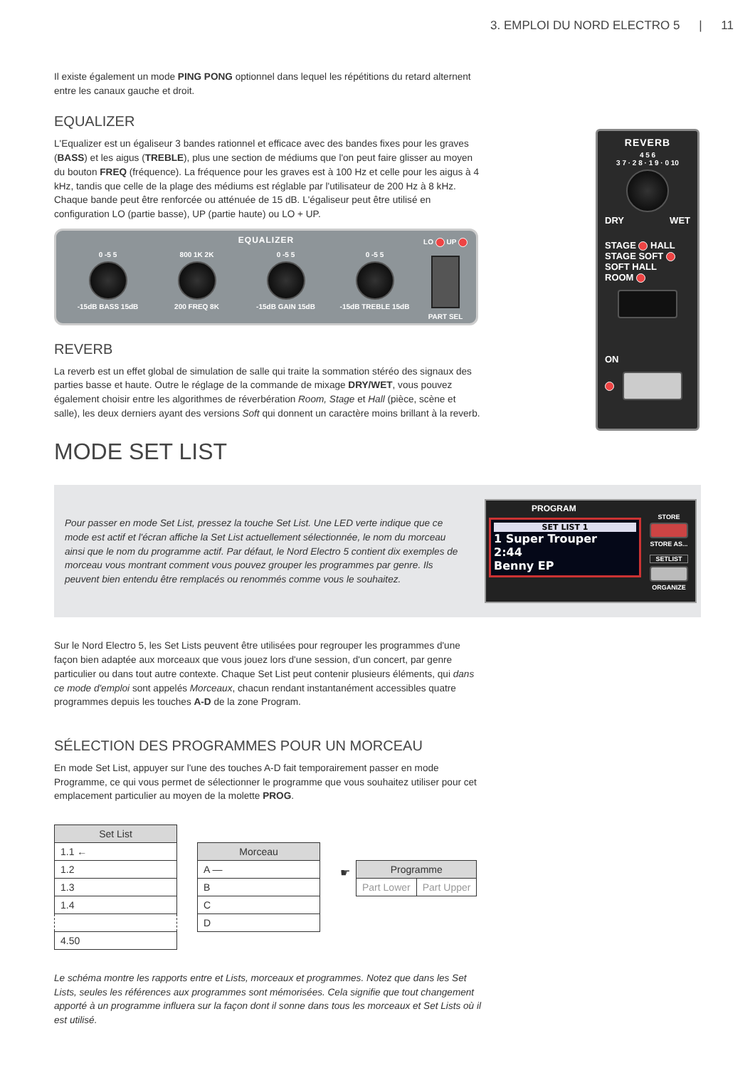3. EMPLOI DU NORD ELECTRO 5 | 11
REVERB
4 5 6
3 7 · 2 8 · 1 9 · 0 10
DRY WET
STAGE HALL
STAGE SOFT SOFT HALL
ROOM
ON
Il existe également un mode PING PONG optionnel dans lequel les répétitions du retard alternent entre les canaux gauche et droit.
EQUALIZER
L'Equalizer est un égaliseur 3 bandes rationnel et efficace avec des bandes fixes pour les graves (BASS) et les aigus (TREBLE), plus une section de médiums que l'on peut faire glisser au moyen du bouton FREQ (fréquence). La fréquence pour les graves est à 100 Hz et celle pour les aigus à 4 kHz, tandis que celle de la plage des médiums est réglable par l'utilisateur de 200 Hz à 8 kHz. Chaque bande peut être renforcée ou atténuée de 15 dB. L'égaliseur peut être utilisé en configuration LO (partie basse), UP (partie haute) ou LO + UP.
EQUALIZER
0 -5 5
-15dB BASS 15dB
800 1K 2K
200 FREQ 8K
0 -5 5
-15dB GAIN 15dB
0 -5 5
-15dB TREBLE 15dB
LO UP
PART SEL
REVERB
La reverb est un effet global de simulation de salle qui traite la sommation stéréo des signaux des parties basse et haute. Outre le réglage de la commande de mixage DRY/WET, vous pouvez également choisir entre les algorithmes de réverbération Room, Stage et Hall (pièce, scène et salle), les deux derniers ayant des versions Soft qui donnent un caractère moins brillant à la reverb.
MODE SET LIST
Pour passer en mode Set List, pressez la touche Set List. Une LED verte indique que ce mode est actif et l'écran affiche la Set List actuellement sélectionnée, le nom du morceau ainsi que le nom du programme actif. Par défaut, le Nord Electro 5 contient dix exemples de morceau vous montrant comment vous pouvez grouper les programmes par genre. Ils peuvent bien entendu être remplacés ou renommés comme vous le souhaitez.
PROGRAM
SET LIST 1
1 Super Trouper
2:44
Benny EP
STORE
STORE AS...
SETLIST
ORGANIZE
Sur le Nord Electro 5, les Set Lists peuvent être utilisées pour regrouper les programmes d'une façon bien adaptée aux morceaux que vous jouez lors d'une session, d'un concert, par genre particulier ou dans tout autre contexte. Chaque Set List peut contenir plusieurs éléments, qui dans ce mode d'emploi sont appelés Morceaux, chacun rendant instantanément accessibles quatre programmes depuis les touches A-D de la zone Program.
SÉLECTION DES PROGRAMMES POUR UN MORCEAU
En mode Set List, appuyer sur l'une des touches A-D fait temporairement passer en mode Programme, ce qui vous permet de sélectionner le programme que vous souhaitez utiliser pour cet emplacement particulier au moyen de la molette PROG.
| Set List |
| --- |
| 1.1 ← |
| 1.2 |
| 1.3 |
| 1.4 |
| 4.50 |
| Morceau |
| --- |
| A — |
| B |
| C |
| D |
☛
| Programme | |
| --- | --- |
| Part Lower | Part Upper |
Le schéma montre les rapports entre et Lists, morceaux et programmes. Notez que dans les Set Lists, seules les références aux programmes sont mémorisées. Cela signifie que tout changement apporté à un programme influera sur la façon dont il sonne dans tous les morceaux et Set Lists où il est utilisé.